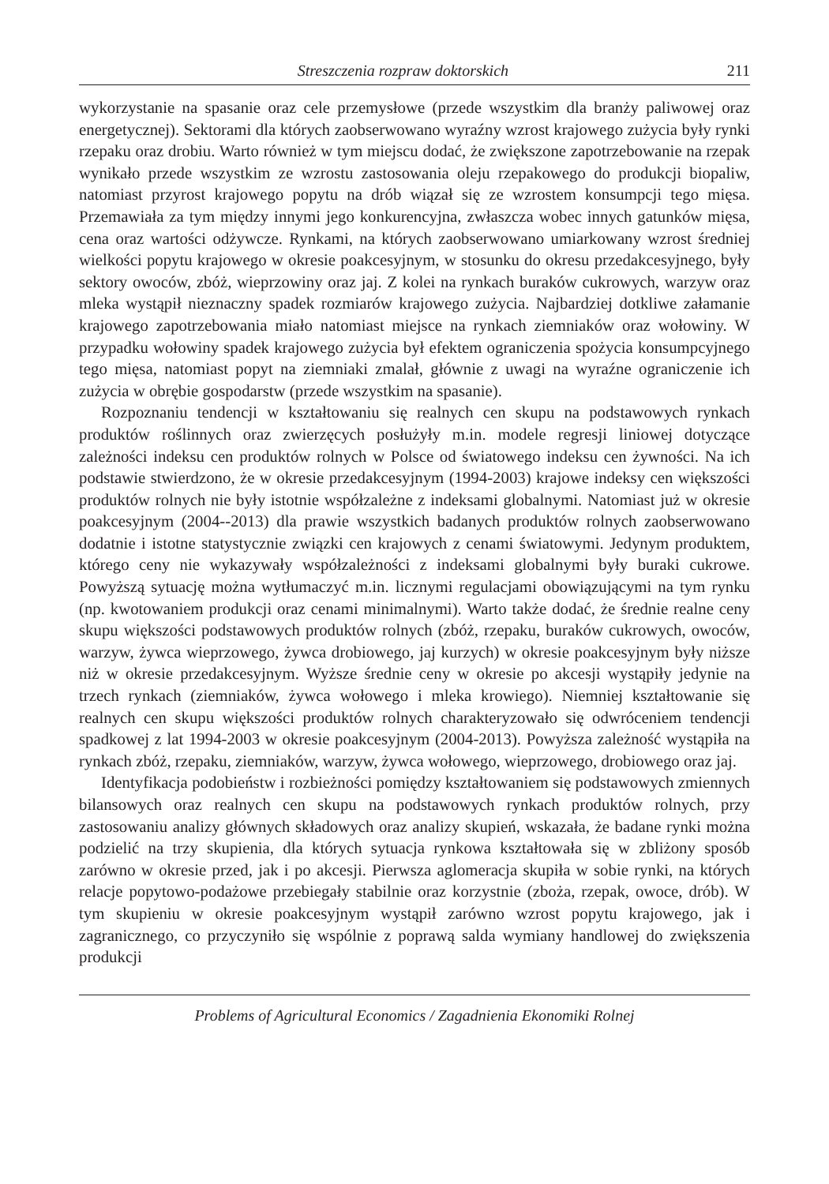Streszczenia rozpraw doktorskich 211
wykorzystanie na spasanie oraz cele przemysłowe (przede wszystkim dla branży paliwowej oraz energetycznej). Sektorami dla których zaobserwowano wyraźny wzrost krajowego zużycia były rynki rzepaku oraz drobiu. Warto również w tym miejscu dodać, że zwiększone zapotrzebowanie na rzepak wynikało przede wszystkim ze wzrostu zastosowania oleju rzepakowego do produkcji biopaliw, natomiast przyrost krajowego popytu na drób wiązał się ze wzrostem konsumpcji tego mięsa. Przemawiała za tym między innymi jego konkurencyjna, zwłaszcza wobec innych gatunków mięsa, cena oraz wartości odżywcze. Rynkami, na których zaobserwowano umiarkowany wzrost średniej wielkości popytu krajowego w okresie poakcesyjnym, w stosunku do okresu przedakcesyjnego, były sektory owoców, zbóż, wieprzowiny oraz jaj. Z kolei na rynkach buraków cukrowych, warzyw oraz mleka wystąpił nieznaczny spadek rozmiarów krajowego zużycia. Najbardziej dotkliwe załamanie krajowego zapotrzebowania miało natomiast miejsce na rynkach ziemniaków oraz wołowiny. W przypadku wołowiny spadek krajowego zużycia był efektem ograniczenia spożycia konsumpcyjnego tego mięsa, natomiast popyt na ziemniaki zmalał, głównie z uwagi na wyraźne ograniczenie ich zużycia w obrębie gospodarstw (przede wszystkim na spasanie).
Rozpoznaniu tendencji w kształtowaniu się realnych cen skupu na podstawowych rynkach produktów roślinnych oraz zwierzęcych posłużyły m.in. modele regresji liniowej dotyczące zależności indeksu cen produktów rolnych w Polsce od światowego indeksu cen żywności. Na ich podstawie stwierdzono, że w okresie przedakcesyjnym (1994-2003) krajowe indeksy cen większości produktów rolnych nie były istotnie współzależne z indeksami globalnymi. Natomiast już w okresie poakcesyjnym (2004--2013) dla prawie wszystkich badanych produktów rolnych zaobserwowano dodatnie i istotne statystycznie związki cen krajowych z cenami światowymi. Jedynym produktem, którego ceny nie wykazywały współzależności z indeksami globalnymi były buraki cukrowe. Powyższą sytuację można wytłumaczyć m.in. licznymi regulacjami obowiązującymi na tym rynku (np. kwotowaniem produkcji oraz cenami minimalnymi). Warto także dodać, że średnie realne ceny skupu większości podstawowych produktów rolnych (zbóż, rzepaku, buraków cukrowych, owoców, warzyw, żywca wieprzowego, żywca drobiowego, jaj kurzych) w okresie poakcesyjnym były niższe niż w okresie przedakcesyjnym. Wyższe średnie ceny w okresie po akcesji wystąpiły jedynie na trzech rynkach (ziemniaków, żywca wołowego i mleka krowiego). Niemniej kształtowanie się realnych cen skupu większości produktów rolnych charakteryzowało się odwróceniem tendencji spadkowej z lat 1994-2003 w okresie poakcesyjnym (2004-2013). Powyższa zależność wystąpiła na rynkach zbóż, rzepaku, ziemniaków, warzyw, żywca wołowego, wieprzowego, drobiowego oraz jaj.
Identyfikacja podobieństw i rozbieżności pomiędzy kształtowaniem się podstawowych zmiennych bilansowych oraz realnych cen skupu na podstawowych rynkach produktów rolnych, przy zastosowaniu analizy głównych składowych oraz analizy skupień, wskazała, że badane rynki można podzielić na trzy skupienia, dla których sytuacja rynkowa kształtowała się w zbliżony sposób zarówno w okresie przed, jak i po akcesji. Pierwsza aglomeracja skupiła w sobie rynki, na których relacje popytowo-podażowe przebiegały stabilnie oraz korzystnie (zboża, rzepak, owoce, drób). W tym skupieniu w okresie poakcesyjnym wystąpił zarówno wzrost popytu krajowego, jak i zagranicznego, co przyczyniło się wspólnie z poprawą salda wymiany handlowej do zwiększenia produkcji
Problems of Agricultural Economics / Zagadnienia Ekonomiki Rolnej